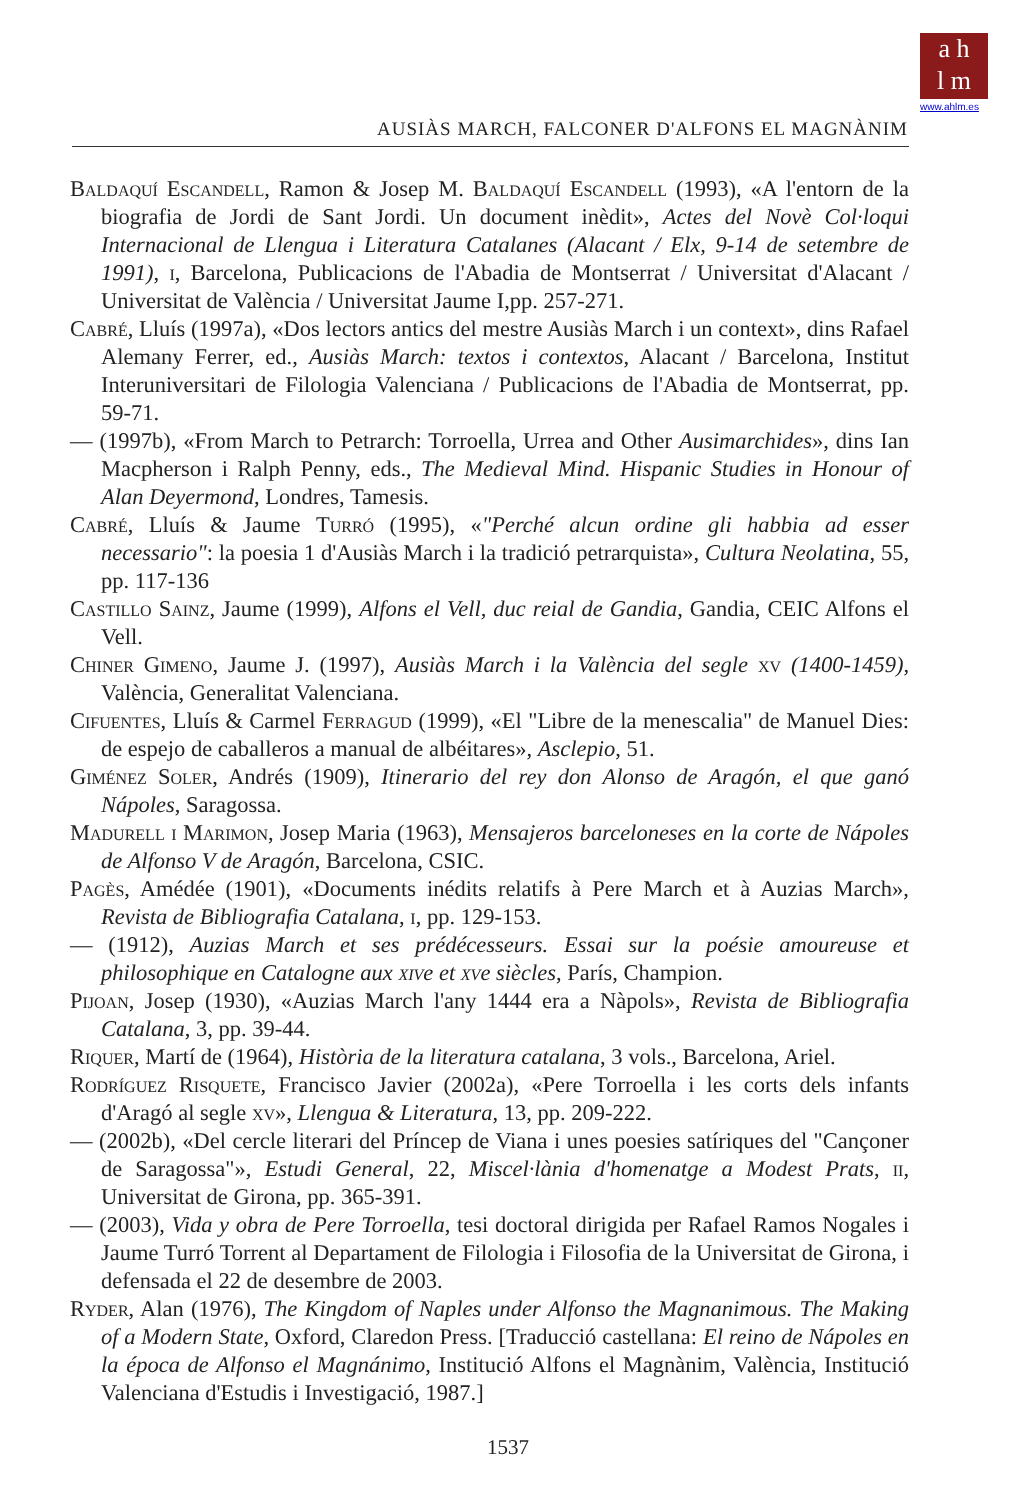a h
l m
www.ahlm.es
AUSIÀS MARCH, FALCONER D'ALFONS EL MAGNÀNIM
Baldaquí Escandell, Ramon & Josep M. Baldaquí Escandell (1993), «A l'entorn de la biografia de Jordi de Sant Jordi. Un document inèdit», Actes del Novè Col·loqui Internacional de Llengua i Literatura Catalanes (Alacant / Elx, 9-14 de setembre de 1991), i, Barcelona, Publicacions de l'Abadia de Montserrat / Universitat d'Alacant / Universitat de València / Universitat Jaume I,pp. 257-271.
Cabré, Lluís (1997a), «Dos lectors antics del mestre Ausiàs March i un context», dins Rafael Alemany Ferrer, ed., Ausiàs March: textos i contextos, Alacant / Barcelona, Institut Interuniversitari de Filologia Valenciana / Publicacions de l'Abadia de Montserrat, pp. 59-71.
— (1997b), «From March to Petrarch: Torroella, Urrea and Other Ausimarchides», dins Ian Macpherson i Ralph Penny, eds., The Medieval Mind. Hispanic Studies in Honour of Alan Deyermond, Londres, Tamesis.
Cabré, Lluís & Jaume Turró (1995), «"Perché alcun ordine gli habbia ad esser necessario": la poesia 1 d'Ausiàs March i la tradició petrarquista», Cultura Neolatina, 55, pp. 117-136
Castillo Sainz, Jaume (1999), Alfons el Vell, duc reial de Gandia, Gandia, CEIC Alfons el Vell.
Chiner Gimeno, Jaume J. (1997), Ausiàs March i la València del segle xv (1400-1459), València, Generalitat Valenciana.
Cifuentes, Lluís & Carmel Ferragud (1999), «El "Libre de la menescalia" de Manuel Dies: de espejo de caballeros a manual de albéitares», Asclepio, 51.
Giménez Soler, Andrés (1909), Itinerario del rey don Alonso de Aragón, el que ganó Nápoles, Saragossa.
Madurell i Marimon, Josep Maria (1963), Mensajeros barceloneses en la corte de Nápoles de Alfonso V de Aragón, Barcelona, CSIC.
Pagès, Amédée (1901), «Documents inédits relatifs à Pere March et à Auzias March», Revista de Bibliografia Catalana, i, pp. 129-153.
— (1912), Auzias March et ses prédécesseurs. Essai sur la poésie amoureuse et philosophique en Catalogne aux xive et xve siècles, París, Champion.
Pijoan, Josep (1930), «Auzias March l'any 1444 era a Nàpols», Revista de Bibliografia Catalana, 3, pp. 39-44.
Riquer, Martí de (1964), Història de la literatura catalana, 3 vols., Barcelona, Ariel.
Rodríguez Risquete, Francisco Javier (2002a), «Pere Torroella i les corts dels infants d'Aragó al segle xv», Llengua & Literatura, 13, pp. 209-222.
— (2002b), «Del cercle literari del Príncep de Viana i unes poesies satíriques del "Cançoner de Saragossa"», Estudi General, 22, Miscel·lània d'homenatge a Modest Prats, ii, Universitat de Girona, pp. 365-391.
— (2003), Vida y obra de Pere Torroella, tesi doctoral dirigida per Rafael Ramos Nogales i Jaume Turró Torrent al Departament de Filologia i Filosofia de la Universitat de Girona, i defensada el 22 de desembre de 2003.
Ryder, Alan (1976), The Kingdom of Naples under Alfonso the Magnanimous. The Making of a Modern State, Oxford, Claredon Press. [Traducció castellana: El reino de Nápoles en la época de Alfonso el Magnánimo, Institució Alfons el Magnànim, València, Institució Valenciana d'Estudis i Investigació, 1987.]
1537